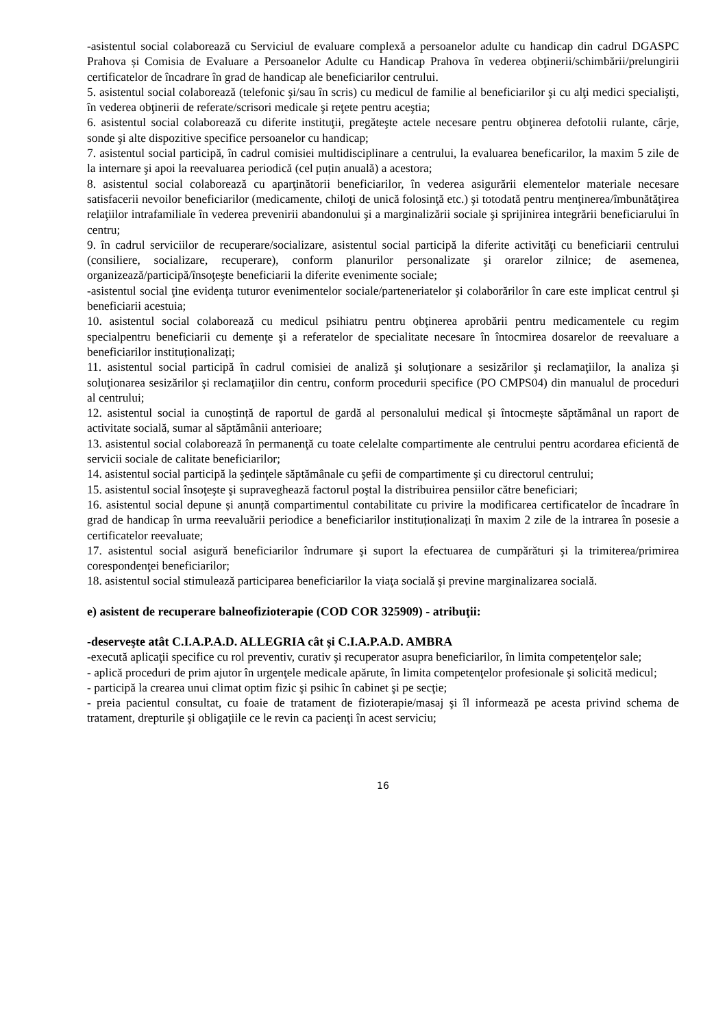-asistentul social colaborează cu Serviciul de evaluare complexă a persoanelor adulte cu handicap din cadrul DGASPC Prahova și Comisia de Evaluare a Persoanelor Adulte cu Handicap Prahova în vederea obţinerii/schimbării/prelungirii certificatelor de încadrare în grad de handicap ale beneficiarilor centrului.
5. asistentul social colaborează (telefonic şi/sau în scris) cu medicul de familie al beneficiarilor şi cu alţi medici specialişti, în vederea obţinerii de referate/scrisori medicale şi reţete pentru aceştia;
6. asistentul social colaborează cu diferite instituţii, pregăteşte actele necesare pentru obţinerea defotolii rulante, cârje, sonde şi alte dispozitive specifice persoanelor cu handicap;
7. asistentul social participă, în cadrul comisiei multidisciplinare a centrului, la evaluarea beneficarilor, la maxim 5 zile de la internare şi apoi la reevaluarea periodică (cel puțin anuală) a acestora;
8. asistentul social colaborează cu aparţinătorii beneficiarilor, în vederea asigurării elementelor materiale necesare satisfacerii nevoilor beneficiarilor (medicamente, chiloţi de unică folosinţă etc.) şi totodată pentru menţinerea/îmbunătăţirea relaţiilor intrafamiliale în vederea prevenirii abandonului şi a marginalizării sociale şi sprijinirea integrării beneficiarului în centru;
9. în cadrul serviciilor de recuperare/socializare, asistentul social participă la diferite activităţi cu beneficiarii centrului (consiliere, socializare, recuperare), conform planurilor personalizate şi orarelor zilnice; de asemenea, organizează/participă/însoţeşte beneficiarii la diferite evenimente sociale;
-asistentul social ţine evidenţa tuturor evenimentelor sociale/parteneriatelor şi colaborărilor în care este implicat centrul şi beneficiarii acestuia;
10. asistentul social colaborează cu medicul psihiatru pentru obţinerea aprobării pentru medicamentele cu regim specialpentru beneficiarii cu demenţe şi a referatelor de specialitate necesare în întocmirea dosarelor de reevaluare a beneficiarilor instituționalizați;
11. asistentul social participă în cadrul comisiei de analiză şi soluţionare a sesizărilor şi reclamaţiilor, la analiza şi soluţionarea sesizărilor şi reclamaţiilor din centru, conform procedurii specifice (PO CMPS04) din manualul de proceduri al centrului;
12. asistentul social ia cunoștință de raportul de gardă al personalului medical și întocmește săptămânal un raport de activitate socială, sumar al săptămânii anterioare;
13. asistentul social colaborează în permanenţă cu toate celelalte compartimente ale centrului pentru acordarea eficientă de servicii sociale de calitate beneficiarilor;
14. asistentul social participă la şedinţele săptămânale cu şefii de compartimente şi cu directorul centrului;
15. asistentul social însoţeşte şi supraveghează factorul poştal la distribuirea pensiilor către beneficiari;
16. asistentul social depune și anunță compartimentul contabilitate cu privire la modificarea certificatelor de încadrare în grad de handicap în urma reevaluării periodice a beneficiarilor instituționalizați în maxim 2 zile de la intrarea în posesie a certificatelor reevaluate;
17. asistentul social asigură beneficiarilor îndrumare şi suport la efectuarea de cumpărături şi la trimiterea/primirea corespondenţei beneficiarilor;
18. asistentul social stimulează participarea beneficiarilor la viaţa socială şi previne marginalizarea socială.
e) asistent de recuperare balneofizioterapie (COD COR 325909) - atribuţii:
-deserveşte atât C.I.A.P.A.D. ALLEGRIA cât și C.I.A.P.A.D. AMBRA
-execută aplicaţii specifice cu rol preventiv, curativ şi recuperator asupra beneficiarilor, în limita competenţelor sale;
- aplică proceduri de prim ajutor în urgenţele medicale apărute, în limita competenţelor profesionale şi solicită medicul;
- participă la crearea unui climat optim fizic şi psihic în cabinet şi pe secţie;
- preia pacientul consultat, cu foaie de tratament de fizioterapie/masaj şi îl informează pe acesta privind schema de tratament, drepturile şi obligaţiile ce le revin ca pacienţi în acest serviciu;
16